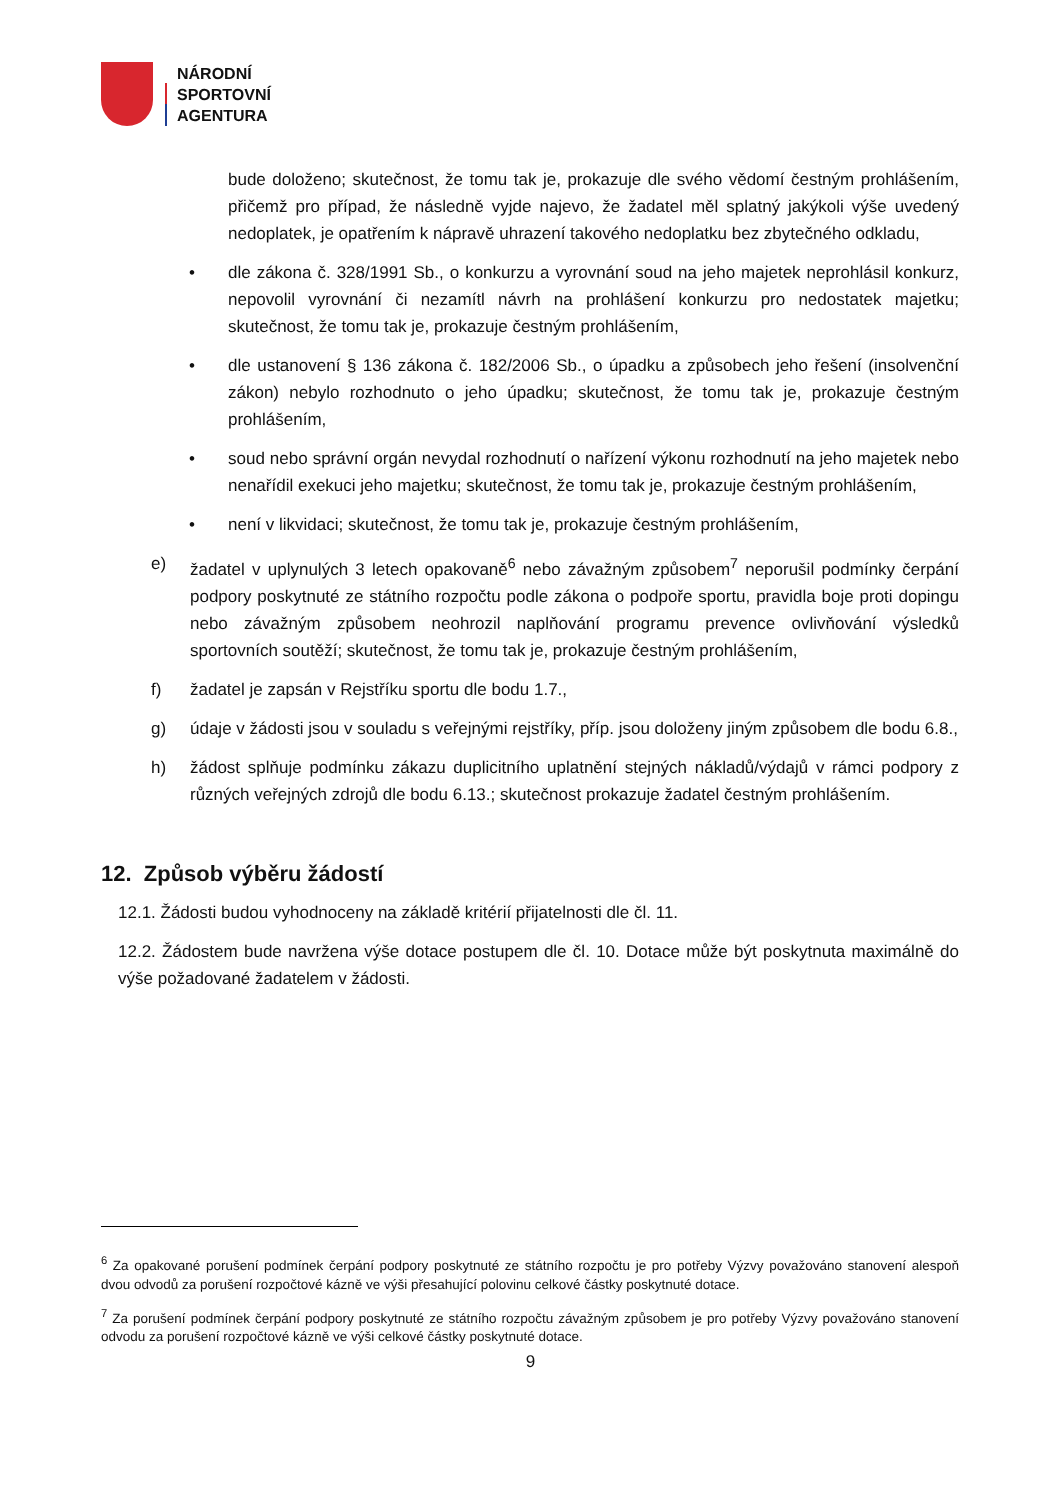NÁRODNÍ
SPORTOVNÍ
AGENTURA
bude doloženo; skutečnost, že tomu tak je, prokazuje dle svého vědomí čestným prohlášením, přičemž pro případ, že následně vyjde najevo, že žadatel měl splatný jakýkoli výše uvedený nedoplatek, je opatřením k nápravě uhrazení takového nedoplatku bez zbytečného odkladu,
• dle zákona č. 328/1991 Sb., o konkurzu a vyrovnání soud na jeho majetek neprohlásil konkurz, nepovolil vyrovnání či nezamítl návrh na prohlášení konkurzu pro nedostatek majetku; skutečnost, že tomu tak je, prokazuje čestným prohlášením,
• dle ustanovení § 136 zákona č. 182/2006 Sb., o úpadku a způsobech jeho řešení (insolvenční zákon) nebylo rozhodnuto o jeho úpadku; skutečnost, že tomu tak je, prokazuje čestným prohlášením,
• soud nebo správní orgán nevydal rozhodnutí o nařízení výkonu rozhodnutí na jeho majetek nebo nenařídil exekuci jeho majetku; skutečnost, že tomu tak je, prokazuje čestným prohlášením,
• není v likvidaci; skutečnost, že tomu tak je, prokazuje čestným prohlášením,
e) žadatel v uplynulých 3 letech opakovaně<sup>6</sup> nebo závažným způsobem<sup>7</sup> neporušil podmínky čerpání podpory poskytnuté ze státního rozpočtu podle zákona o podpoře sportu, pravidla boje proti dopingu nebo závažným způsobem neohrozil naplňování programu prevence ovlivňování výsledků sportovních soutěží; skutečnost, že tomu tak je, prokazuje čestným prohlášením,
f) žadatel je zapsán v Rejstříku sportu dle bodu 1.7.,
g) údaje v žádosti jsou v souladu s veřejnými rejstříky, příp. jsou doloženy jiným způsobem dle bodu 6.8.,
h) žádost splňuje podmínku zákazu duplicitního uplatnění stejných nákladů/výdajů v rámci podpory z různých veřejných zdrojů dle bodu 6.13.; skutečnost prokazuje žadatel čestným prohlášením.
12. Způsob výběru žádostí
12.1. Žádosti budou vyhodnoceny na základě kritérií přijatelnosti dle čl. 11.
12.2. Žádostem bude navržena výše dotace postupem dle čl. 10. Dotace může být poskytnuta maximálně do výše požadované žadatelem v žádosti.
<sup>6</sup> Za opakované porušení podmínek čerpání podpory poskytnuté ze státního rozpočtu je pro potřeby Výzvy považováno stanovení alespoň dvou odvodů za porušení rozpočtové kázně ve výši přesahující polovinu celkové částky poskytnuté dotace.
<sup>7</sup> Za porušení podmínek čerpání podpory poskytnuté ze státního rozpočtu závažným způsobem je pro potřeby Výzvy považováno stanovení odvodu za porušení rozpočtové kázně ve výši celkové částky poskytnuté dotace.
9